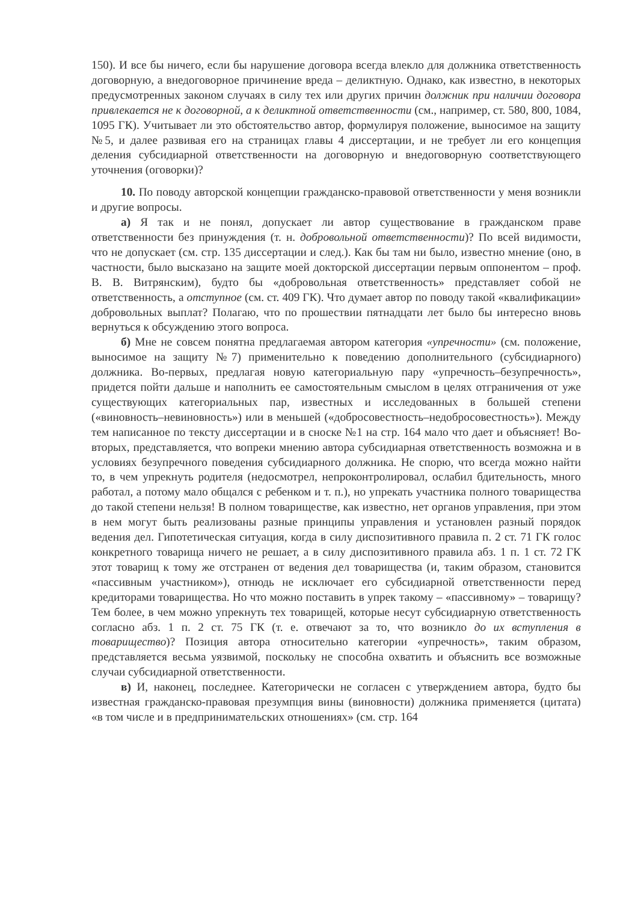150). И все бы ничего, если бы нарушение договора всегда влекло для должника ответственность договорную, а внедоговорное причинение вреда – деликтную. Однако, как известно, в некоторых предусмотренных законом случаях в силу тех или других причин должник при наличии договора привлекается не к договорной, а к деликтной ответственности (см., например, ст. 580, 800, 1084, 1095 ГК). Учитывает ли это обстоятельство автор, формулируя положение, выносимое на защиту №5, и далее развивая его на страницах главы 4 диссертации, и не требует ли его концепция деления субсидиарной ответственности на договорную и внедоговорную соответствующего уточнения (оговорки)?
10. По поводу авторской концепции гражданско-правовой ответственности у меня возникли и другие вопросы.
а) Я так и не понял, допускает ли автор существование в гражданском праве ответственности без принуждения (т. н. добровольной ответственности)? По всей видимости, что не допускает (см. стр. 135 диссертации и след.). Как бы там ни было, известно мнение (оно, в частности, было высказано на защите моей докторской диссертации первым оппонентом – проф. В. В. Витрянским), будто бы «добровольная ответственность» представляет собой не ответственность, а отступное (см. ст. 409 ГК). Что думает автор по поводу такой «квалификации» добровольных выплат? Полагаю, что по прошествии пятнадцати лет было бы интересно вновь вернуться к обсуждению этого вопроса.
б) Мне не совсем понятна предлагаемая автором категория «упречности» (см. положение, выносимое на защиту №7) применительно к поведению дополнительного (субсидиарного) должника. Во-первых, предлагая новую категориальную пару «упречность–безупречность», придется пойти дальше и наполнить ее самостоятельным смыслом в целях отграничения от уже существующих категориальных пар, известных и исследованных в большей степени («виновность–невиновность») или в меньшей («добросовестность–недобросовестность»). Между тем написанное по тексту диссертации и в сноске №1 на стр. 164 мало что дает и объясняет! Во-вторых, представляется, что вопреки мнению автора субсидиарная ответственность возможна и в условиях безупречного поведения субсидиарного должника. Не спорю, что всегда можно найти то, в чем упрекнуть родителя (недосмотрел, непроконтролировал, ослабил бдительность, много работал, а потому мало общался с ребенком и т. п.), но упрекать участника полного товарищества до такой степени нельзя! В полном товариществе, как известно, нет органов управления, при этом в нем могут быть реализованы разные принципы управления и установлен разный порядок ведения дел. Гипотетическая ситуация, когда в силу диспозитивного правила п. 2 ст. 71 ГК голос конкретного товарища ничего не решает, а в силу диспозитивного правила абз. 1 п. 1 ст. 72 ГК этот товарищ к тому же отстранен от ведения дел товарищества (и, таким образом, становится «пассивным участником»), отнюдь не исключает его субсидиарной ответственности перед кредиторами товарищества. Но что можно поставить в упрек такому – «пассивному» – товарищу? Тем более, в чем можно упрекнуть тех товарищей, которые несут субсидиарную ответственность согласно абз. 1 п. 2 ст. 75 ГК (т. е. отвечают за то, что возникло до их вступления в товарищество)? Позиция автора относительно категории «упречность», таким образом, представляется весьма уязвимой, поскольку не способна охватить и объяснить все возможные случаи субсидиарной ответственности.
в) И, наконец, последнее. Категорически не согласен с утверждением автора, будто бы известная гражданско-правовая презумпция вины (виновности) должника применяется (цитата) «в том числе и в предпринимательских отношениях» (см. стр. 164